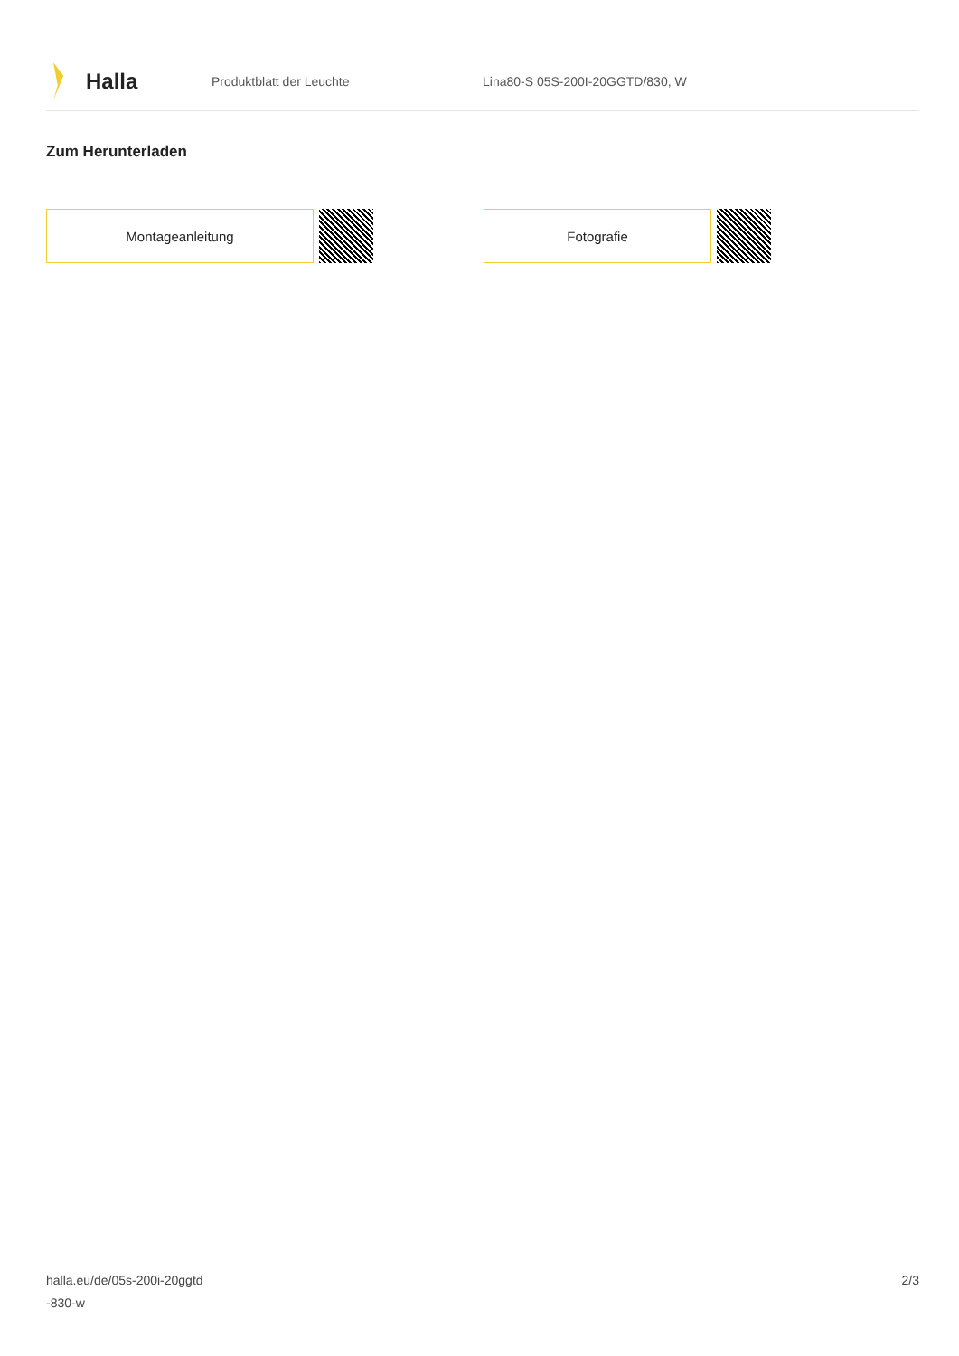Halla
Produktblatt der Leuchte
Lina80-S 05S-200I-20GGTD/830, W
Zum Herunterladen
Montageanleitung Fotografie
halla.eu/de/05s-200i-20ggtd
-830-w
2/3